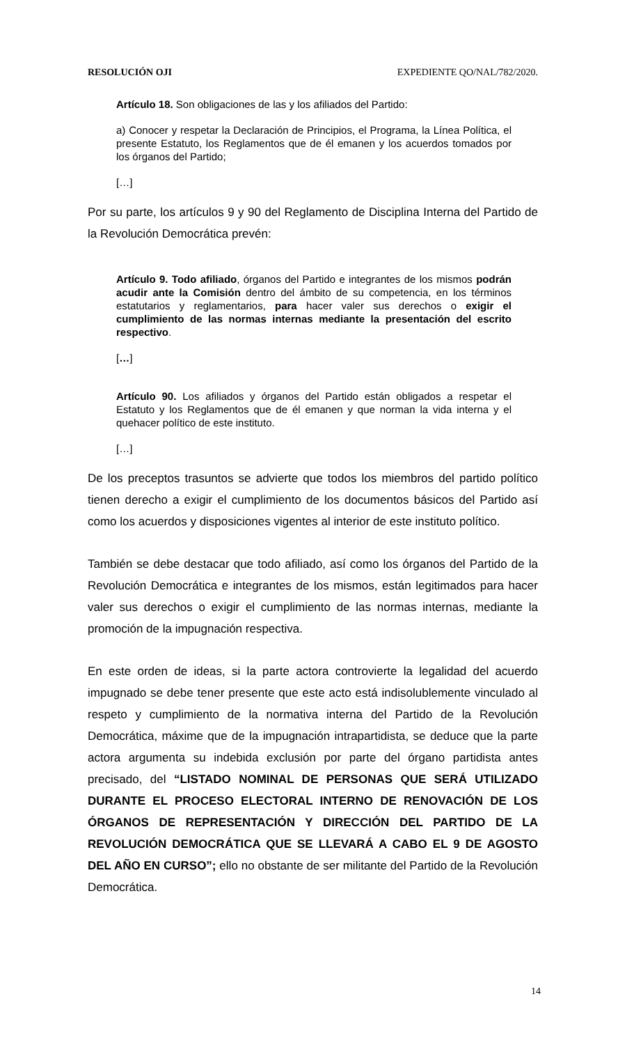RESOLUCIÓN OJI EXPEDIENTE QO/NAL/782/2020.
Artículo 18. Son obligaciones de las y los afiliados del Partido:
a) Conocer y respetar la Declaración de Principios, el Programa, la Línea Política, el presente Estatuto, los Reglamentos que de él emanen y los acuerdos tomados por los órganos del Partido;
[…]
Por su parte, los artículos 9 y 90 del Reglamento de Disciplina Interna del Partido de la Revolución Democrática prevén:
Artículo 9. Todo afiliado, órganos del Partido e integrantes de los mismos podrán acudir ante la Comisión dentro del ámbito de su competencia, en los términos estatutarios y reglamentarios, para hacer valer sus derechos o exigir el cumplimiento de las normas internas mediante la presentación del escrito respectivo.
[…]
Artículo 90. Los afiliados y órganos del Partido están obligados a respetar el Estatuto y los Reglamentos que de él emanen y que norman la vida interna y el quehacer político de este instituto.
[…]
De los preceptos trasuntos se advierte que todos los miembros del partido político tienen derecho a exigir el cumplimiento de los documentos básicos del Partido así como los acuerdos y disposiciones vigentes al interior de este instituto político.
También se debe destacar que todo afiliado, así como los órganos del Partido de la Revolución Democrática e integrantes de los mismos, están legitimados para hacer valer sus derechos o exigir el cumplimiento de las normas internas, mediante la promoción de la impugnación respectiva.
En este orden de ideas, si la parte actora controvierte la legalidad del acuerdo impugnado se debe tener presente que este acto está indisolublemente vinculado al respeto y cumplimiento de la normativa interna del Partido de la Revolución Democrática, máxime que de la impugnación intrapartidista, se deduce que la parte actora argumenta su indebida exclusión por parte del órgano partidista antes precisado, del “LISTADO NOMINAL DE PERSONAS QUE SERÁ UTILIZADO DURANTE EL PROCESO ELECTORAL INTERNO DE RENOVACIÓN DE LOS ÓRGANOS DE REPRESENTACIÓN Y DIRECCIÓN DEL PARTIDO DE LA REVOLUCIÓN DEMOCRÁTICA QUE SE LLEVARÁ A CABO EL 9 DE AGOSTO DEL AÑO EN CURSO”; ello no obstante de ser militante del Partido de la Revolución Democrática.
14